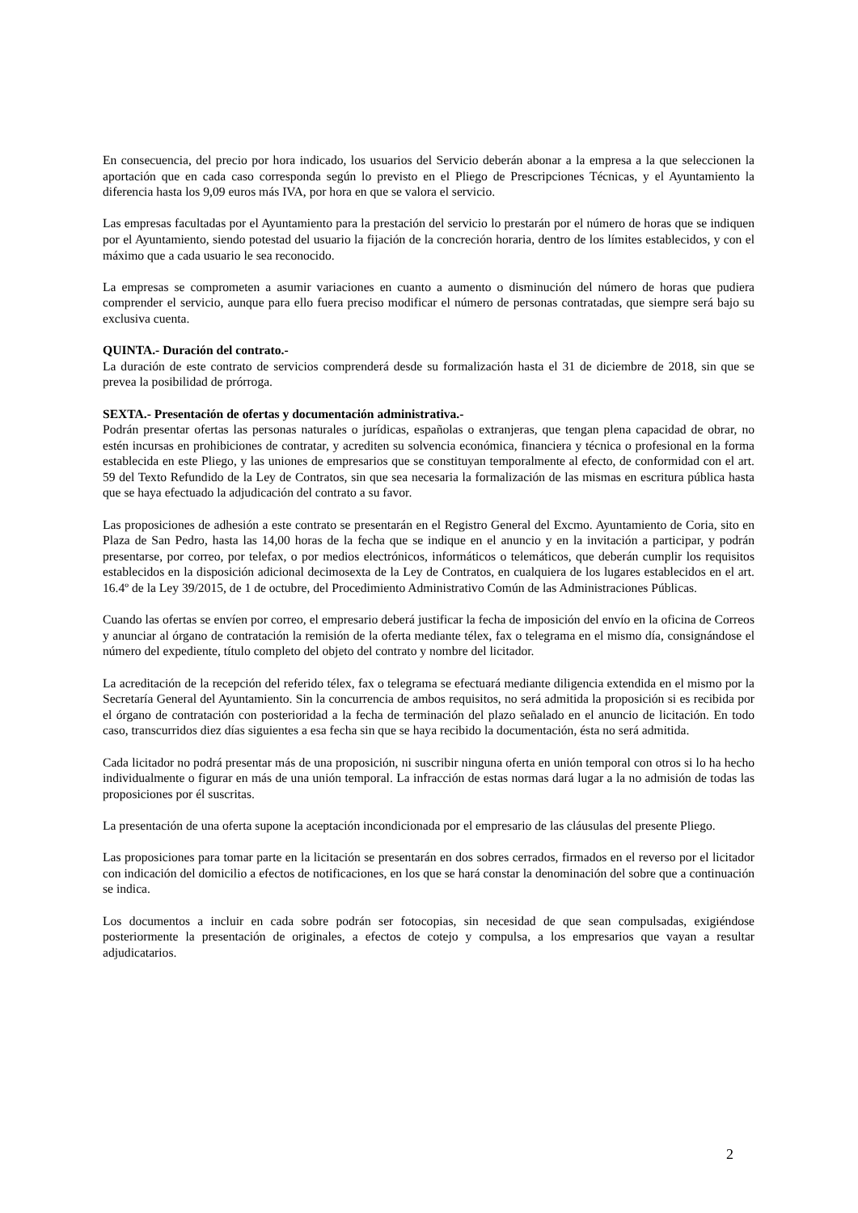En consecuencia, del precio por hora indicado, los usuarios del Servicio deberán abonar a la empresa a la que seleccionen la aportación que en cada caso corresponda según lo previsto en el Pliego de Prescripciones Técnicas, y el Ayuntamiento la diferencia hasta los 9,09 euros más IVA, por hora en que se valora el servicio.
Las empresas facultadas por el Ayuntamiento para la prestación del servicio lo prestarán por el número de horas que se indiquen por el Ayuntamiento, siendo potestad del usuario la fijación de la concreción horaria, dentro de los límites establecidos, y con el máximo que a cada usuario le sea reconocido.
La empresas se comprometen a asumir variaciones en cuanto a aumento o disminución del número de horas que pudiera comprender el servicio, aunque para ello fuera preciso modificar el número de personas contratadas, que siempre será bajo su exclusiva cuenta.
QUINTA.- Duración del contrato.-
La duración de este contrato de servicios comprenderá desde su formalización hasta el 31 de diciembre de 2018, sin que se prevea la posibilidad de prórroga.
SEXTA.- Presentación de ofertas y documentación administrativa.-
Podrán presentar ofertas las personas naturales o jurídicas, españolas o extranjeras, que tengan plena capacidad de obrar, no estén incursas en prohibiciones de contratar, y acrediten su solvencia económica, financiera y técnica o profesional en la forma establecida en este Pliego, y las uniones de empresarios que se constituyan temporalmente al efecto, de conformidad con el art. 59 del Texto Refundido de la Ley de Contratos, sin que sea necesaria la formalización de las mismas en escritura pública hasta que se haya efectuado la adjudicación del contrato a su favor.
Las proposiciones de adhesión a este contrato se presentarán en el Registro General del Excmo. Ayuntamiento de Coria, sito en Plaza de San Pedro, hasta las 14,00 horas de la fecha que se indique en el anuncio y en la invitación a participar, y podrán presentarse, por correo, por telefax, o por medios electrónicos, informáticos o telemáticos, que deberán cumplir los requisitos establecidos en la disposición adicional decimosexta de la Ley de Contratos, en cualquiera de los lugares establecidos en el art. 16.4º de la Ley 39/2015, de 1 de octubre, del Procedimiento Administrativo Común de las Administraciones Públicas.
Cuando las ofertas se envíen por correo, el empresario deberá justificar la fecha de imposición del envío en la oficina de Correos y anunciar al órgano de contratación la remisión de la oferta mediante télex, fax o telegrama en el mismo día, consignándose el número del expediente, título completo del objeto del contrato y nombre del licitador.
La acreditación de la recepción del referido télex, fax o telegrama se efectuará mediante diligencia extendida en el mismo por la Secretaría General del Ayuntamiento. Sin la concurrencia de ambos requisitos, no será admitida la proposición si es recibida por el órgano de contratación con posterioridad a la fecha de terminación del plazo señalado en el anuncio de licitación. En todo caso, transcurridos diez días siguientes a esa fecha sin que se haya recibido la documentación, ésta no será admitida.
Cada licitador no podrá presentar más de una proposición, ni suscribir ninguna oferta en unión temporal con otros si lo ha hecho individualmente o figurar en más de una unión temporal. La infracción de estas normas dará lugar a la no admisión de todas las proposiciones por él suscritas.
La presentación de una oferta supone la aceptación incondicionada por el empresario de las cláusulas del presente Pliego.
Las proposiciones para tomar parte en la licitación se presentarán en dos sobres cerrados, firmados en el reverso por el licitador con indicación del domicilio a efectos de notificaciones, en los que se hará constar la denominación del sobre que a continuación se indica.
Los documentos a incluir en cada sobre podrán ser fotocopias, sin necesidad de que sean compulsadas, exigiéndose posteriormente la presentación de originales, a efectos de cotejo y compulsa, a los empresarios que vayan a resultar adjudicatarios.
2